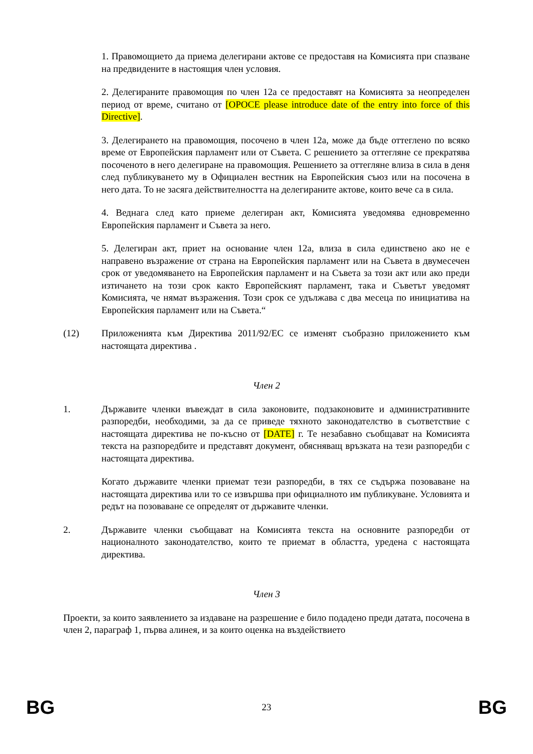1. Правомощието да приема делегирани актове се предоставя на Комисията при спазване на предвидените в настоящия член условия.
2. Делегираните правомощия по член 12а се предоставят на Комисията за неопределен период от време, считано от [OPOCE please introduce date of the entry into force of this Directive].
3. Делегирането на правомощия, посочено в член 12а, може да бъде оттеглено по всяко време от Европейския парламент или от Съвета. С решението за оттегляне се прекратява посоченото в него делегиране на правомощия. Решението за оттегляне влиза в сила в деня след публикуването му в Официален вестник на Европейския съюз или на посочена в него дата. То не засяга действителността на делегираните актове, които вече са в сила.
4. Веднага след като приеме делегиран акт, Комисията уведомява едновременно Европейския парламент и Съвета за него.
5. Делегиран акт, приет на основание член 12а, влиза в сила единствено ако не е направено възражение от страна на Европейския парламент или на Съвета в двумесечен срок от уведомяването на Европейския парламент и на Съвета за този акт или ако преди изтичането на този срок както Европейският парламент, така и Съветът уведомят Комисията, че нямат възражения. Този срок се удължава с два месеца по инициатива на Европейския парламент или на Съвета.“
(12) Приложенията към Директива 2011/92/ЕС се изменят съобразно приложението към настоящата директива .
Член 2
1. Държавите членки въвеждат в сила законовите, подзаконовите и административните разпоредби, необходими, за да се приведе тяхното законодателство в съответствие с настоящата директива не по-късно от [DATE] г. Те незабавно съобщават на Комисията текста на разпоредбите и представят документ, обясняващ връзката на тези разпоредби с настоящата директива.
Когато държавите членки приемат тези разпоредби, в тях се съдържа позоваване на настоящата директива или то се извършва при официалното им публикуване. Условията и редът на позоваване се определят от държавите членки.
2. Държавите членки съобщават на Комисията текста на основните разпоредби от националното законодателство, които те приемат в областта, уредена с настоящата директива.
Член 3
Проекти, за които заявлението за издаване на разрешение е било подадено преди датата, посочена в член 2, параграф 1, първа алинея, и за които оценка на въздействието
BG 23 BG